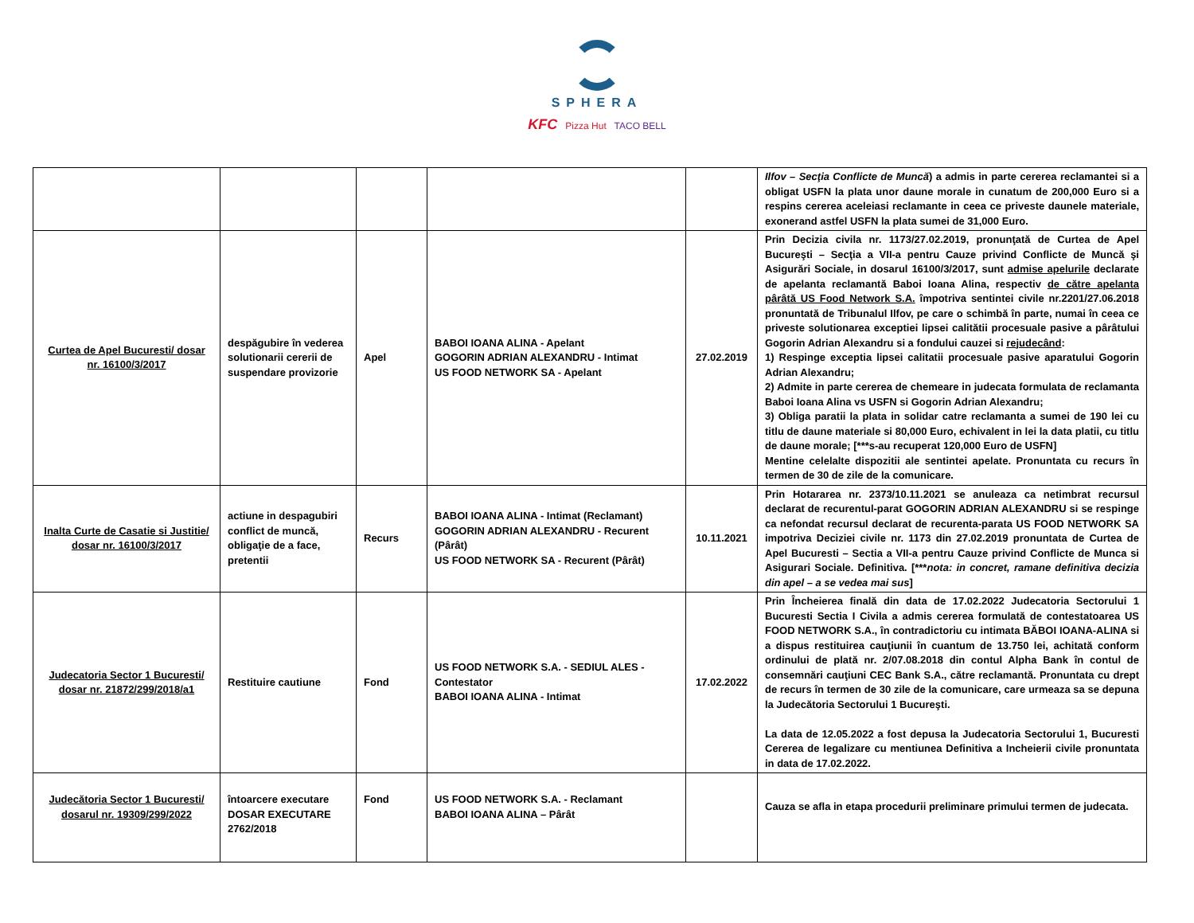SPHERA
KFC Pizza Hut TACO BELL
| | | | | | Ilfov – Secţia Conflicte de Muncă ) a admis in parte cererea reclamantei si a obligat USFN la plata unor daune morale in cunatum de 200,000 Euro si a respins cererea aceleiasi reclamante in ceea ce priveste daunele materiale, exonerand astfel USFN la plata sumei de 31,000 Euro. |
| Curtea de Apel Bucuresti/ dosar nr. 16100/3/2017 | despăgubire în vederea solutionarii cererii de suspendare provizorie | Apel | BABOI IOANA ALINA - Apelant GOGORIN ADRIAN ALEXANDRU - Intimat US FOOD NETWORK SA - Apelant | 27.02.2019 | Prin Decizia civila nr. 1173/27.02.2019, pronunţată de Curtea de Apel Bucureşti – Secţia a VII-a pentru Cauze privind Conflicte de Muncă şi Asigurări Sociale, in dosarul 16100/3/2017, sunt admise apelurile declarate de apelanta reclamantă Baboi Ioana Alina, respectiv de către apelanta pârâtă US Food Network S.A. împotriva sentintei civile nr.2201/27.06.2018 pronuntată de Tribunalul Ilfov, pe care o schimbă în parte, numai în ceea ce priveste solutionarea exceptiei lipsei calitătii procesuale pasive a pârâtului Gogorin Adrian Alexandru si a fondului cauzei si rejudecând : 1) Respinge exceptia lipsei calitatii procesuale pasive aparatului Gogorin Adrian Alexandru; 2) Admite in parte cererea de chemeare in judecata formulata de reclamanta Baboi Ioana Alina vs USFN si Gogorin Adrian Alexandru; 3) Obliga paratii la plata in solidar catre reclamanta a sumei de 190 lei cu titlu de daune materiale si 80,000 Euro, echivalent in lei la data platii, cu titlu de daune morale; [***s-au recuperat 120,000 Euro de USFN] Mentine celelalte dispozitii ale sentintei apelate. Pronuntata cu recurs în termen de 30 de zile de la comunicare. |
| Inalta Curte de Casatie si Justitie/ dosar nr. 16100/3/2017 | actiune in despagubiri conflict de muncă, obligaţie de a face, pretentii | Recurs | BABOI IOANA ALINA - Intimat (Reclamant) GOGORIN ADRIAN ALEXANDRU - Recurent (Pârât) US FOOD NETWORK SA - Recurent (Pârât) | 10.11.2021 | Prin Hotararea nr. 2373/10.11.2021 se anuleaza ca netimbrat recursul declarat de recurentul-parat GOGORIN ADRIAN ALEXANDRU si se respinge ca nefondat recursul declarat de recurenta-parata US FOOD NETWORK SA impotriva Deciziei civile nr. 1173 din 27.02.2019 pronuntata de Curtea de Apel Bucuresti – Sectia a VII-a pentru Cauze privind Conflicte de Munca si Asigurari Sociale. Definitiva. [*** nota: in concret, ramane definitiva decizia din apel – a se vedea mai sus ] |
| Judecatoria Sector 1 Bucuresti/ dosar nr. 21872/299/2018/a1 | Restituire cautiune | Fond | US FOOD NETWORK S.A. - SEDIUL ALES - Contestator BABOI IOANA ALINA - Intimat | 17.02.2022 | Prin Încheierea finală din data de 17.02.2022 Judecatoria Sectorului 1 Bucuresti Sectia I Civila a admis cererea formulată de contestatoarea US FOOD NETWORK S.A., în contradictoriu cu intimata BĂBOI IOANA-ALINA si a dispus restituirea cauţiunii în cuantum de 13.750 lei, achitată conform ordinului de plată nr. 2/07.08.2018 din contul Alpha Bank în contul de consemnări cauţiuni CEC Bank S.A., către reclamantă. Pronuntata cu drept de recurs în termen de 30 zile de la comunicare, care urmeaza sa se depuna la Judecătoria Sectorului 1 Bucureşti. La data de 12.05.2022 a fost depusa la Judecatoria Sectorului 1, Bucuresti Cererea de legalizare cu mentiunea Definitiva a Incheierii civile pronuntata in data de 17.02.2022. |
| Judecătoria Sector 1 Bucuresti/ dosarul nr. 19309/299/2022 | întoarcere executare DOSAR EXECUTARE 2762/2018 | Fond | US FOOD NETWORK S.A. - Reclamant BABOI IOANA ALINA – Pârât | | Cauza se afla in etapa procedurii preliminare primului termen de judecata. |